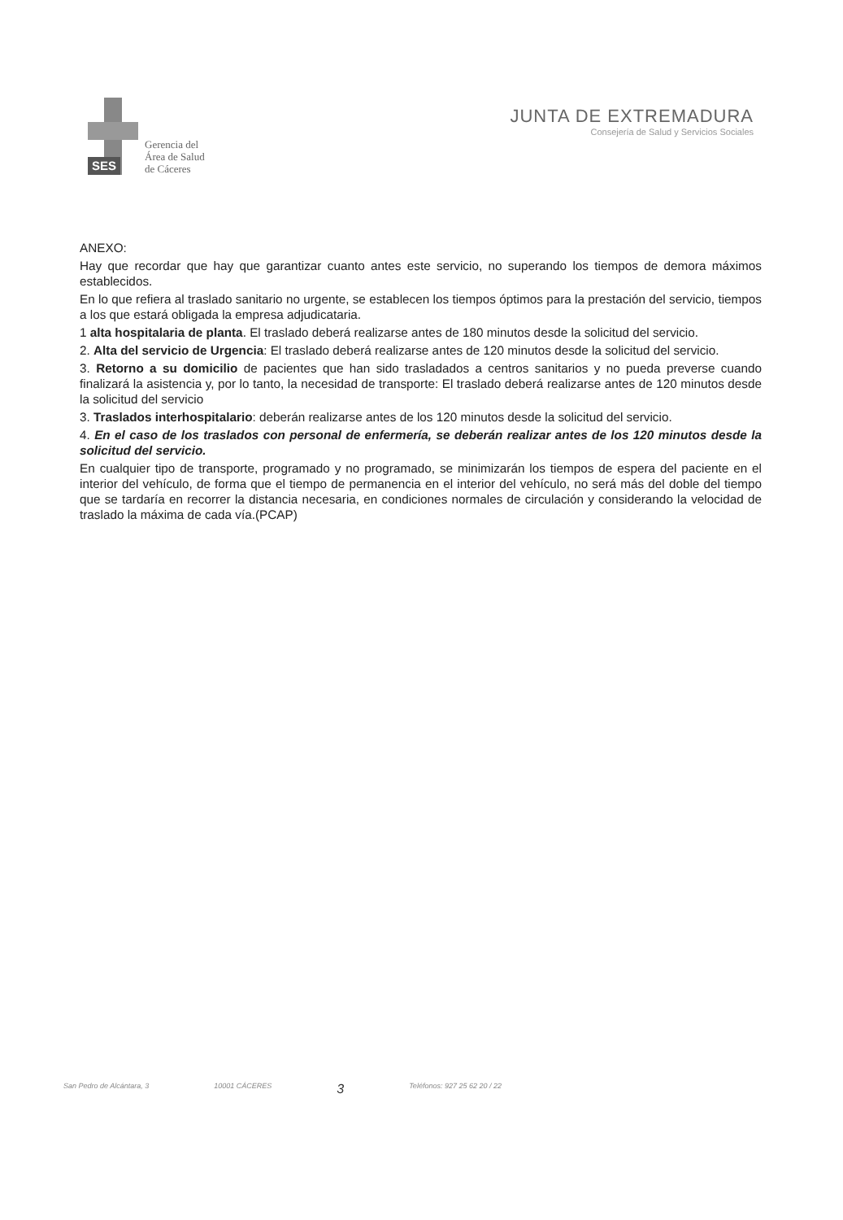SES
Gerencia del
Área de Salud
de Cáceres
JUNTA DE EXTREMADURA
Consejería de Salud y Servicios Sociales
ANEXO:
Hay que recordar que hay que garantizar cuanto antes este servicio, no superando los tiempos de demora máximos establecidos.
En lo que refiera al traslado sanitario no urgente, se establecen los tiempos óptimos para la prestación del servicio, tiempos a los que estará obligada la empresa adjudicataria.
1 alta hospitalaria de planta. El traslado deberá realizarse antes de 180 minutos desde la solicitud del servicio.
2. Alta del servicio de Urgencia: El traslado deberá realizarse antes de 120 minutos desde la solicitud del servicio.
3. Retorno a su domicilio de pacientes que han sido trasladados a centros sanitarios y no pueda preverse cuando finalizará la asistencia y, por lo tanto, la necesidad de transporte: El traslado deberá realizarse antes de 120 minutos desde la solicitud del servicio
3. Traslados interhospitalario: deberán realizarse antes de los 120 minutos desde la solicitud del servicio.
4. En el caso de los traslados con personal de enfermería, se deberán realizar antes de los 120 minutos desde la solicitud del servicio.
En cualquier tipo de transporte, programado y no programado, se minimizarán los tiempos de espera del paciente en el interior del vehículo, de forma que el tiempo de permanencia en el interior del vehículo, no será más del doble del tiempo que se tardaría en recorrer la distancia necesaria, en condiciones normales de circulación y considerando la velocidad de traslado la máxima de cada vía.(PCAP)
San Pedro de Alcántara, 3 10001 CÁCERES 3 Teléfonos: 927 25 62 20 / 22